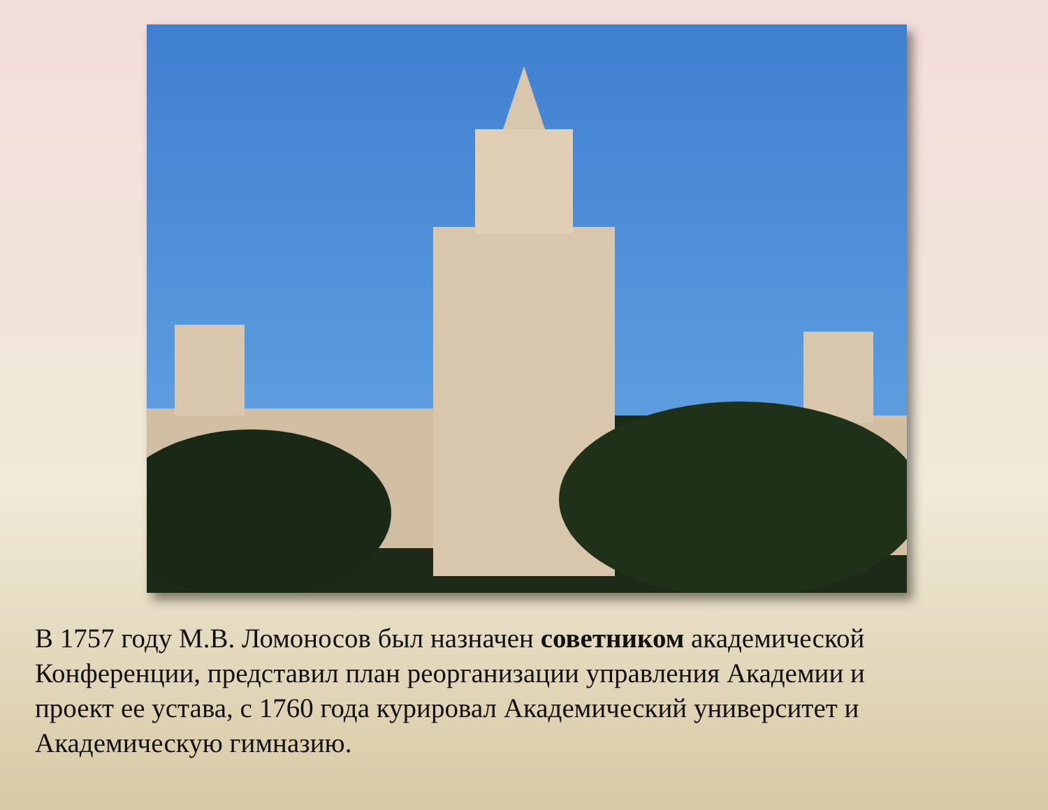В 1757 году М.В. Ломоносов был назначен советником академической Конференции, представил план реорганизации управления Академии и проект ее устава, с 1760 года курировал Академический университет и Академическую гимназию.